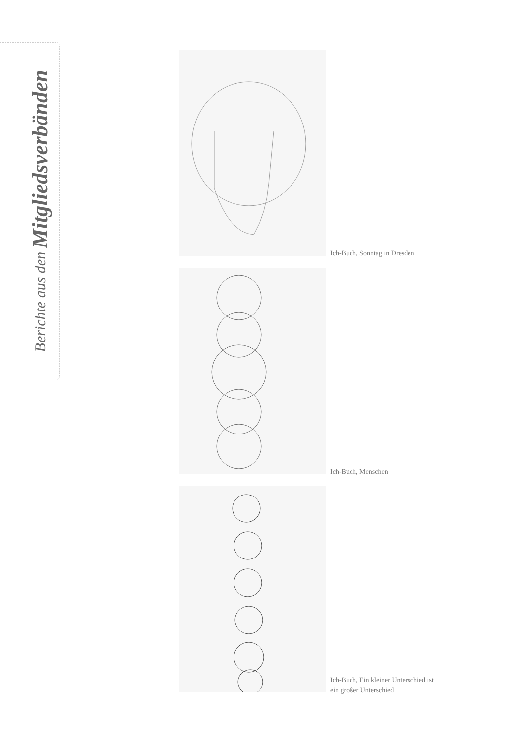Berichte aus den Mitgliedsverbänden
Ich-Buch, Sonntag in Dresden
Ich-Buch, Menschen
Ich-Buch, Ein kleiner Unterschied ist
ein großer Unterschied